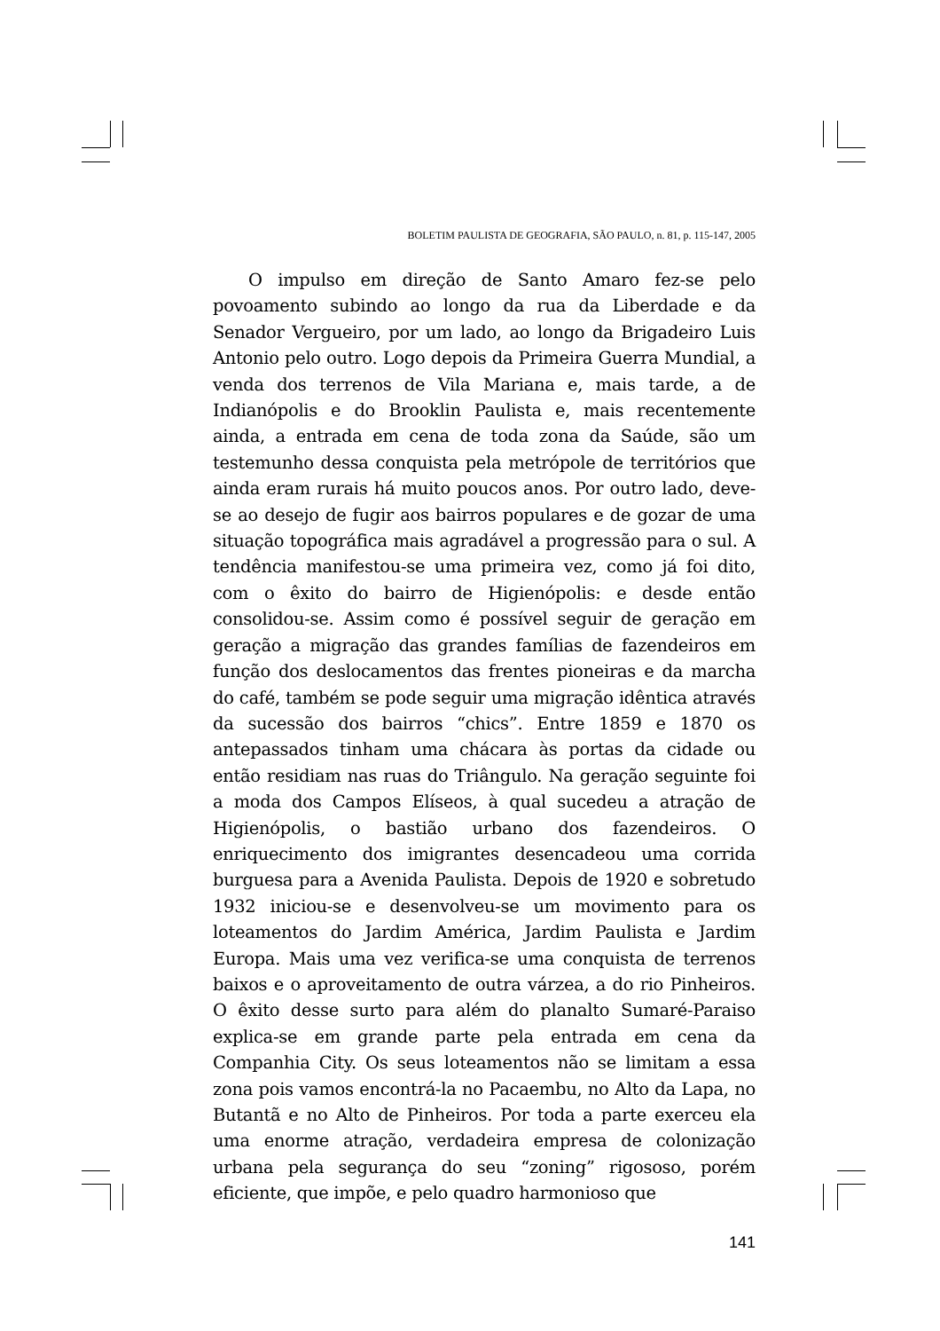BOLETIM PAULISTA DE GEOGRAFIA, SÃO PAULO, n. 81, p. 115-147, 2005
O impulso em direção de Santo Amaro fez-se pelo povoamento subindo ao longo da rua da Liberdade e da Senador Vergueiro, por um lado, ao longo da Brigadeiro Luis Antonio pelo outro. Logo depois da Primeira Guerra Mundial, a venda dos terrenos de Vila Mariana e, mais tarde, a de Indianópolis e do Brooklin Paulista e, mais recentemente ainda, a entrada em cena de toda zona da Saúde, são um testemunho dessa conquista pela metrópole de territórios que ainda eram rurais há muito poucos anos. Por outro lado, deve-se ao desejo de fugir aos bairros populares e de gozar de uma situação topográfica mais agradável a progressão para o sul. A tendência manifestou-se uma primeira vez, como já foi dito, com o êxito do bairro de Higienópolis: e desde então consolidou-se. Assim como é possível seguir de geração em geração a migração das grandes famílias de fazendeiros em função dos deslocamentos das frentes pioneiras e da marcha do café, também se pode seguir uma migração idêntica através da sucessão dos bairros “chics”. Entre 1859 e 1870 os antepassados tinham uma chácara às portas da cidade ou então residiam nas ruas do Triângulo. Na geração seguinte foi a moda dos Campos Elíseos, à qual sucedeu a atração de Higienópolis, o bastião urbano dos fazendeiros. O enriquecimento dos imigrantes desencadeou uma corrida burguesa para a Avenida Paulista. Depois de 1920 e sobretudo 1932 iniciou-se e desenvolveu-se um movimento para os loteamentos do Jardim América, Jardim Paulista e Jardim Europa. Mais uma vez verifica-se uma conquista de terrenos baixos e o aproveitamento de outra várzea, a do rio Pinheiros. O êxito desse surto para além do planalto Sumaré-Paraiso explica-se em grande parte pela entrada em cena da Companhia City. Os seus loteamentos não se limitam a essa zona pois vamos encontrá-la no Pacaembu, no Alto da Lapa, no Butantã e no Alto de Pinheiros. Por toda a parte exerceu ela uma enorme atração, verdadeira empresa de colonização urbana pela segurança do seu “zoning” rigososo, porém eficiente, que impõe, e pelo quadro harmonioso que
141